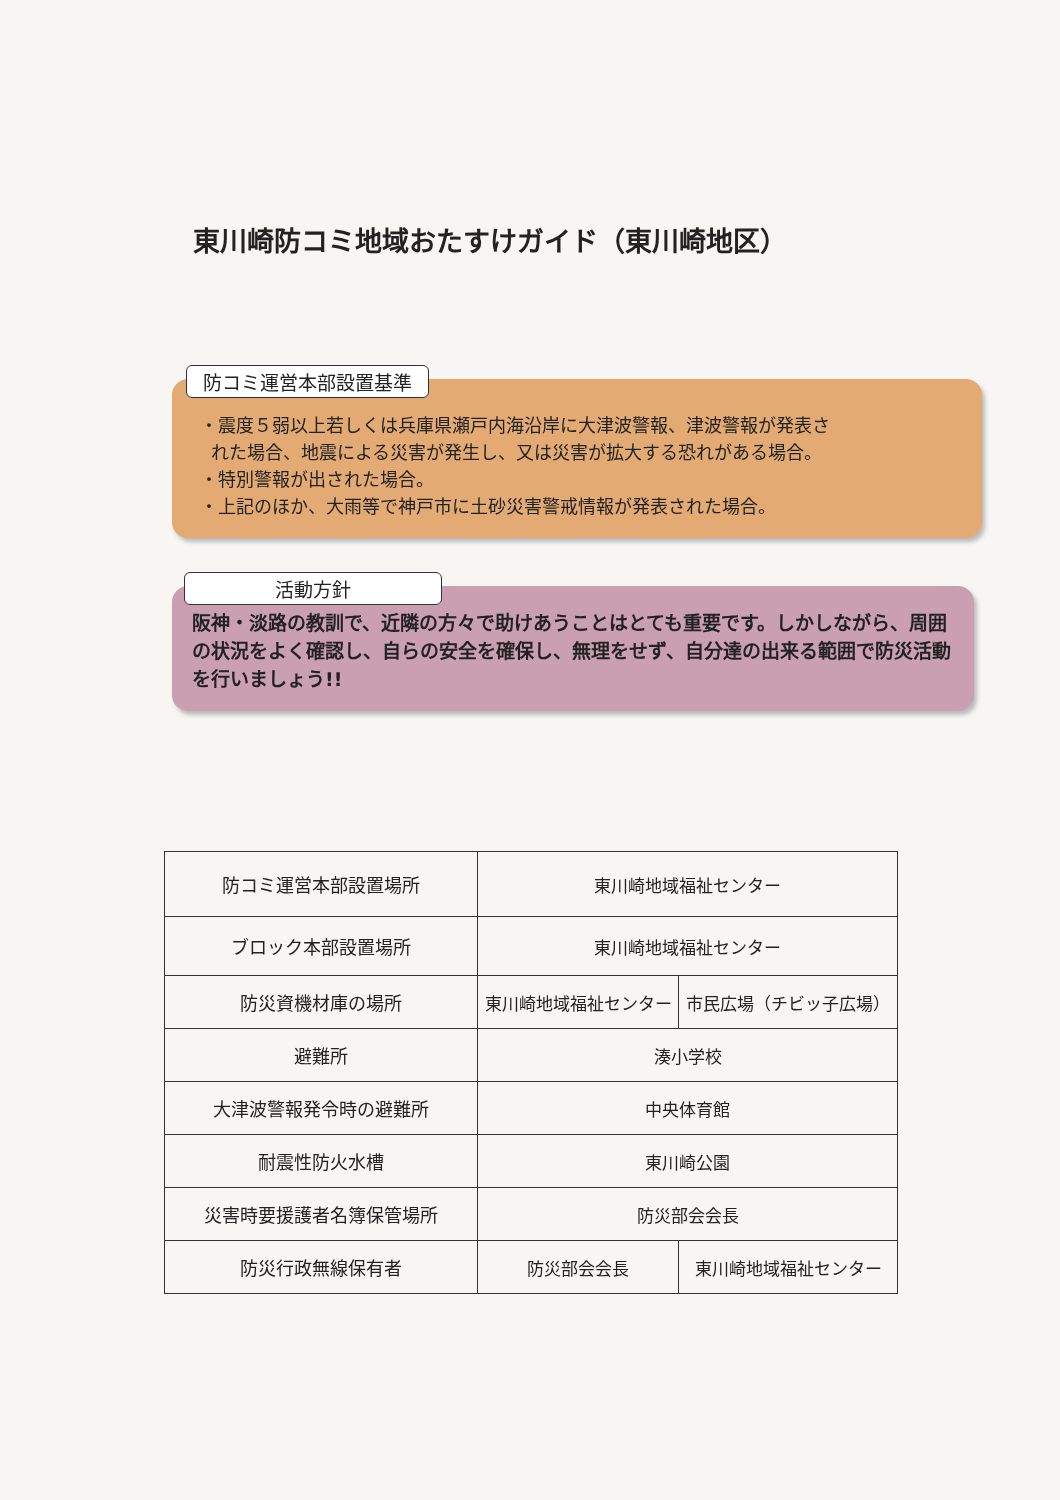東川崎防コミ地域おたすけガイド（東川崎地区）
防コミ運営本部設置基準
・震度５弱以上若しくは兵庫県瀬戸内海沿岸に大津波警報、津波警報が発表さ
れた場合、地震による災害が発生し、又は災害が拡大する恐れがある場合。
・特別警報が出された場合。
・上記のほか、大雨等で神戸市に土砂災害警戒情報が発表された場合。
活動方針
阪神・淡路の教訓で、近隣の方々で助けあうことはとても重要です。しかしながら、周囲の状況をよく確認し、自らの安全を確保し、無理をせず、自分達の出来る範囲で防災活動を行いましょう!!
| 防コミ運営本部設置場所 | 東川崎地域福祉センター | |
| ブロック本部設置場所 | 東川崎地域福祉センター | |
| 防災資機材庫の場所 | 東川崎地域福祉センター | 市民広場（チビッ子広場） |
| 避難所 | 湊小学校 | |
| 大津波警報発令時の避難所 | 中央体育館 | |
| 耐震性防火水槽 | 東川崎公園 | |
| 災害時要援護者名簿保管場所 | 防災部会会長 | |
| 防災行政無線保有者 | 防災部会会長 | 東川崎地域福祉センター |